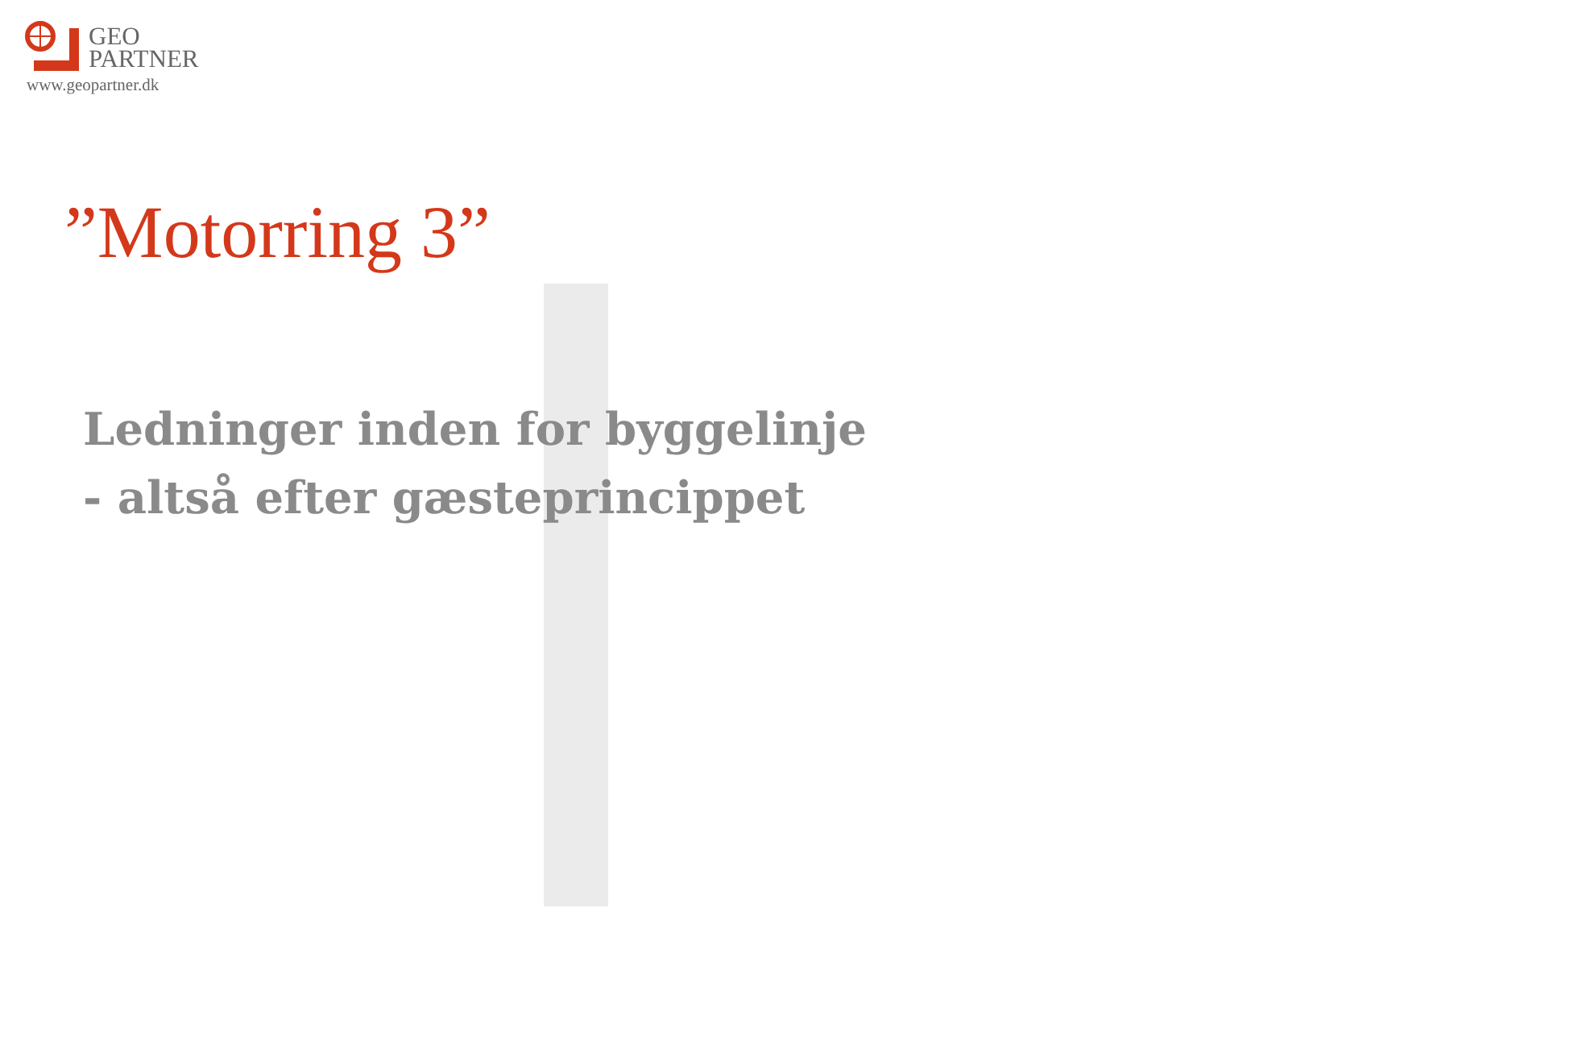GEO
PARTNER
www.geopartner.dk
”Motorring 3”
Ledninger inden for byggelinje
- altså efter gæsteprincippet